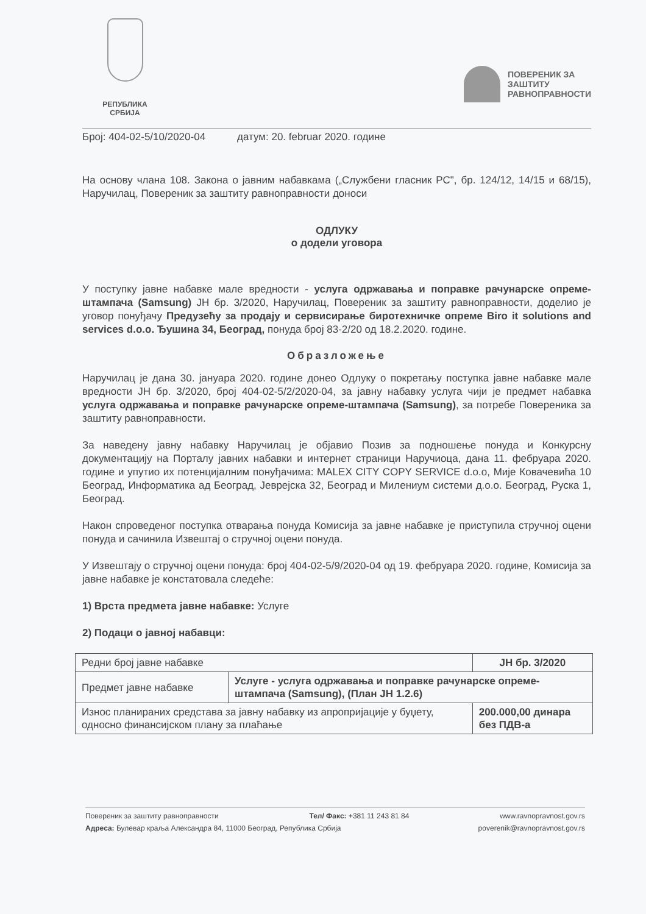РЕПУБЛИКА
СРБИЈА
ПОВЕРЕНИК ЗА
ЗАШТИТУ
РАВНОПРАВНОСТИ
Број: 404-02-5/10/2020-04 датум: 20. februar 2020. године
На основу члана 108. Закона о јавним набавкама („Службени гласник РС", бр. 124/12, 14/15 и 68/15), Наручилац, Повереник за заштиту равноправности доноси
ОДЛУКУ
о додели уговора
У поступку јавне набавке мале вредности - услуга одржавања и поправке рачунарске опреме-штампача (Samsung) ЈН бр. 3/2020, Наручилац, Повереник за заштиту равноправности, доделио је уговор понуђачу Предузећу за продају и сервисирање биротехничке опреме Biro it solutions and services d.o.o. Ђушина 34, Београд, понуда број 83-2/20 од 18.2.2020. године.
Образложење
Наручилац је дана 30. јануара 2020. године донео Одлуку о покретању поступка јавне набавке мале вредности ЈН бр. 3/2020, број 404-02-5/2/2020-04, за јавну набавку услуга чији је предмет набавка услуга одржавања и поправке рачунарске опреме-штампача (Samsung), за потребе Повереника за заштиту равноправности.
За наведену јавну набавку Наручилац је објавио Позив за подношење понуда и Конкурсну документацију на Порталу јавних набавки и интернет страници Наручиоца, дана 11. фебруара 2020. године и упутио их потенцијалним понуђачима: MALEX CITY COPY SERVICE d.o.o, Мије Ковачевића 10 Београд, Информатика ад Београд, Јеврејска 32, Београд и Милениум системи д.о.о. Београд, Руска 1, Београд.
Након спроведеног поступка отварања понуда Комисија за јавне набавке је приступила стручној оцени понуда и сачинила Извештај о стручној оцени понуда.
У Извештају о стручној оцени понуда: број 404-02-5/9/2020-04 од 19. фебруара 2020. године, Комисија за јавне набавке је констатовала следеће:
1) Врста предмета јавне набавке: Услуге
2) Подаци о јавној набавци:
| Редни број јавне набавке | | ЈН бр. 3/2020 |
| Предмет јавне набавке | Услуге - услуга одржавања и поправке рачунарске опреме-штампача (Samsung), (План ЈН 1.2.6) | |
| Износ планираних средстава за јавну набавку из апропријације у буџету, односно финансијском плану за плаћање | | 200.000,00 динара без ПДВ-а |
Повереник за заштиту равноправности Тел/ Факс: +381 11 243 81 84 www.ravnopravnost.gov.rs
Адреса: Булевар краља Александра 84, 11000 Београд, Република Србија poverenik@ravnopravnost.gov.rs